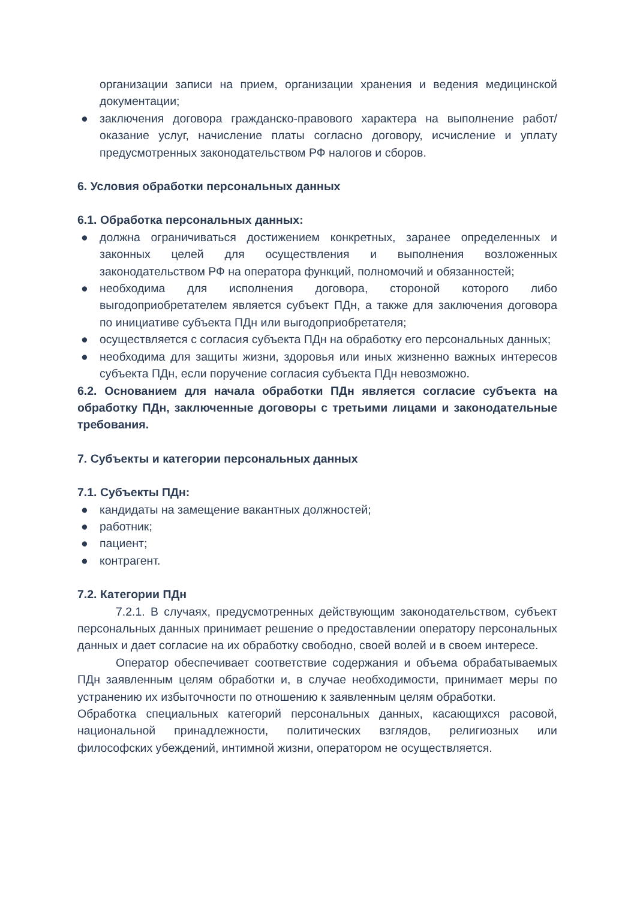организации записи на прием, организации хранения и ведения медицинской документации;
● заключения договора гражданско-правового характера на выполнение работ/оказание услуг, начисление платы согласно договору, исчисление и уплату предусмотренных законодательством РФ налогов и сборов.
6. Условия обработки персональных данных
6.1. Обработка персональных данных:
● должна ограничиваться достижением конкретных, заранее определенных и законных целей для осуществления и выполнения возложенных законодательством РФ на оператора функций, полномочий и обязанностей;
● необходима для исполнения договора, стороной которого либо выгодоприобретателем является субъект ПДн, а также для заключения договора по инициативе субъекта ПДн или выгодоприобретателя;
● осуществляется с согласия субъекта ПДн на обработку его персональных данных;
● необходима для защиты жизни, здоровья или иных жизненно важных интересов субъекта ПДн, если поручение согласия субъекта ПДн невозможно.
6.2. Основанием для начала обработки ПДн является согласие субъекта на обработку ПДн, заключенные договоры с третьими лицами и законодательные требования.
7. Субъекты и категории персональных данных
7.1. Субъекты ПДн:
● кандидаты на замещение вакантных должностей;
● работник;
● пациент;
● контрагент.
7.2. Категории ПДн
7.2.1. В случаях, предусмотренных действующим законодательством, субъект персональных данных принимает решение о предоставлении оператору персональных данных и дает согласие на их обработку свободно, своей волей и в своем интересе.
Оператор обеспечивает соответствие содержания и объема обрабатываемых ПДн заявленным целям обработки и, в случае необходимости, принимает меры по устранению их избыточности по отношению к заявленным целям обработки.
Обработка специальных категорий персональных данных, касающихся расовой, национальной принадлежности, политических взглядов, религиозных или философских убеждений, интимной жизни, оператором не осуществляется.